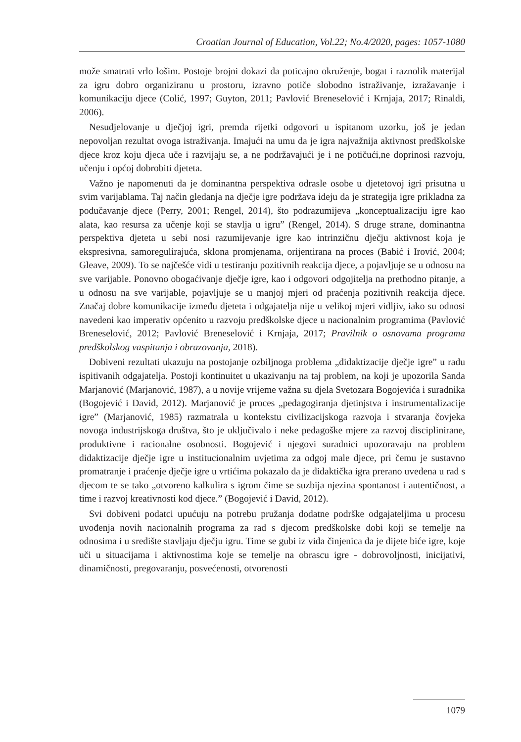Croatian Journal of Education, Vol.22; No.4/2020, pages: 1057-1080
može smatrati vrlo lošim. Postoje brojni dokazi da poticajno okruženje, bogat i raznolik materijal za igru dobro organiziranu u prostoru, izravno potiče slobodno istraživanje, izražavanje i komunikaciju djece (Colić, 1997; Guyton, 2011; Pavlović Breneselović i Krnjaja, 2017; Rinaldi, 2006).
Nesudjelovanje u dječjoj igri, premda rijetki odgovori u ispitanom uzorku, još je jedan nepovoljan rezultat ovoga istraživanja. Imajući na umu da je igra najvažnija aktivnost predškolske djece kroz koju djeca uče i razvijaju se, a ne podržavajući je i ne potičući,ne doprinosi razvoju, učenju i općoj dobrobiti djeteta.
Važno je napomenuti da je dominantna perspektiva odrasle osobe u djetetovoj igri prisutna u svim varijablama. Taj način gledanja na dječje igre podržava ideju da je strategija igre prikladna za podučavanje djece (Perry, 2001; Rengel, 2014), što podrazumijeva „konceptualizaciju igre kao alata, kao resursa za učenje koji se stavlja u igru” (Rengel, 2014). S druge strane, dominantna perspektiva djeteta u sebi nosi razumijevanje igre kao intrinzičnu dječju aktivnost koja je ekspresivna, samoregulirajuća, sklona promjenama, orijentirana na proces (Babić i Irović, 2004; Gleave, 2009). To se najčešće vidi u testiranju pozitivnih reakcija djece, a pojavljuje se u odnosu na sve varijable. Ponovno obogaćivanje dječje igre, kao i odgovori odgojitelja na prethodno pitanje, a u odnosu na sve varijable, pojavljuje se u manjoj mjeri od praćenja pozitivnih reakcija djece. Značaj dobre komunikacije između djeteta i odgajatelja nije u velikoj mjeri vidljiv, iako su odnosi navedeni kao imperativ općenito u razvoju predškolske djece u nacionalnim programima (Pavlović Breneselović, 2012; Pavlović Breneselović i Krnjaja, 2017; Pravilnik o osnovama programa predškolskog vaspitanja i obrazovanja, 2018).
Dobiveni rezultati ukazuju na postojanje ozbiljnoga problema „didaktizacije dječje igre” u radu ispitivanih odgajatelja. Postoji kontinuitet u ukazivanju na taj problem, na koji je upozorila Sanda Marjanović (Marjanović, 1987), a u novije vrijeme važna su djela Svetozara Bogojevića i suradnika (Bogojević i David, 2012). Marjanović je proces „pedagogiranja djetinjstva i instrumentalizacije igre” (Marjanović, 1985) razmatrala u kontekstu civilizacijskoga razvoja i stvaranja čovjeka novoga industrijskoga društva, što je uključivalo i neke pedagoške mjere za razvoj disciplinirane, produktivne i racionalne osobnosti. Bogojević i njegovi suradnici upozoravaju na problem didaktizacije dječje igre u institucionalnim uvjetima za odgoj male djece, pri čemu je sustavno promatranje i praćenje dječje igre u vrtićima pokazalo da je didaktička igra prerano uvedena u rad s djecom te se tako „otvoreno kalkulira s igrom čime se suzbija njezina spontanost i autentičnost, a time i razvoj kreativnosti kod djece.” (Bogojević i David, 2012).
Svi dobiveni podatci upućuju na potrebu pružanja dodatne podrške odgajateljima u procesu uvođenja novih nacionalnih programa za rad s djecom predškolske dobi koji se temelje na odnosima i u središte stavljaju dječju igru. Time se gubi iz vida činjenica da je dijete biće igre, koje uči u situacijama i aktivnostima koje se temelje na obrascu igre - dobrovoljnosti, inicijativi, dinamičnosti, pregovaranju, posvećenosti, otvorenosti
1079